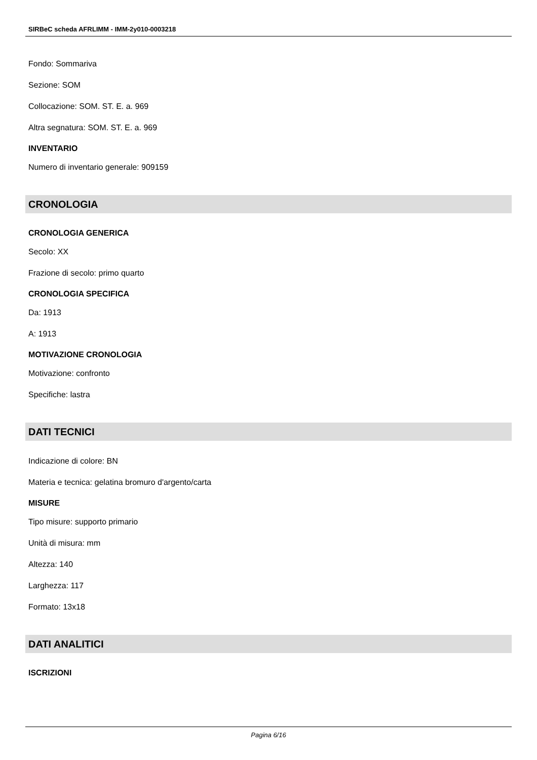SIRBeC scheda AFRLIMM - IMM-2y010-0003218
Fondo: Sommariva
Sezione: SOM
Collocazione: SOM. ST. E. a. 969
Altra segnatura: SOM. ST. E. a. 969
INVENTARIO
Numero di inventario generale: 909159
CRONOLOGIA
CRONOLOGIA GENERICA
Secolo: XX
Frazione di secolo: primo quarto
CRONOLOGIA SPECIFICA
Da: 1913
A: 1913
MOTIVAZIONE CRONOLOGIA
Motivazione: confronto
Specifiche: lastra
DATI TECNICI
Indicazione di colore: BN
Materia e tecnica: gelatina bromuro d'argento/carta
MISURE
Tipo misure: supporto primario
Unità di misura: mm
Altezza: 140
Larghezza: 117
Formato: 13x18
DATI ANALITICI
ISCRIZIONI
Pagina 6/16